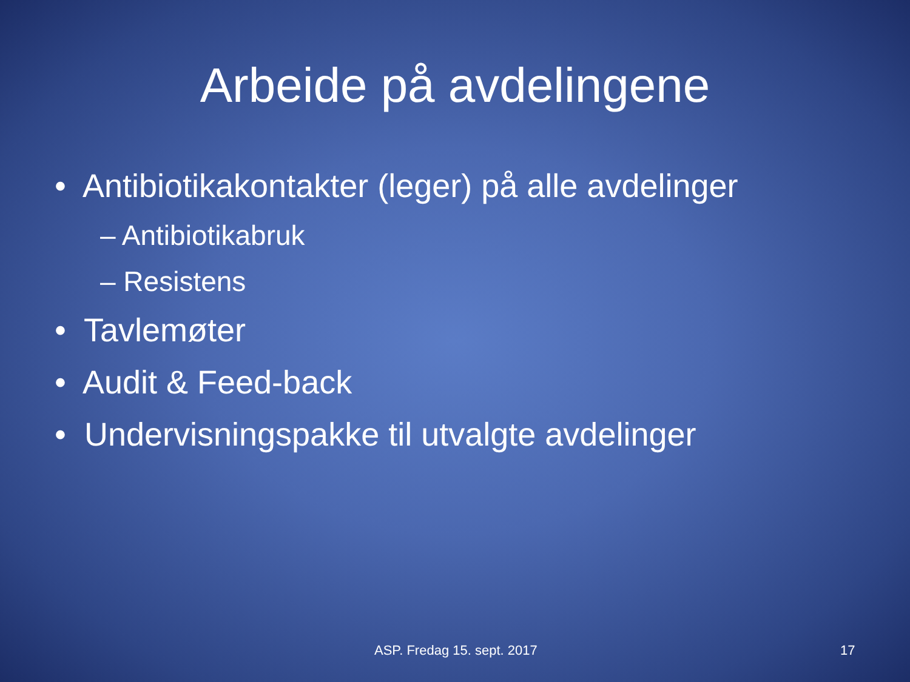Arbeide på avdelingene
• Antibiotikakontakter (leger) på alle avdelinger
– Antibiotikabruk
– Resistens
• Tavlemøter
• Audit & Feed-back
• Undervisningspakke til utvalgte avdelinger
ASP. Fredag 15. sept. 2017 17